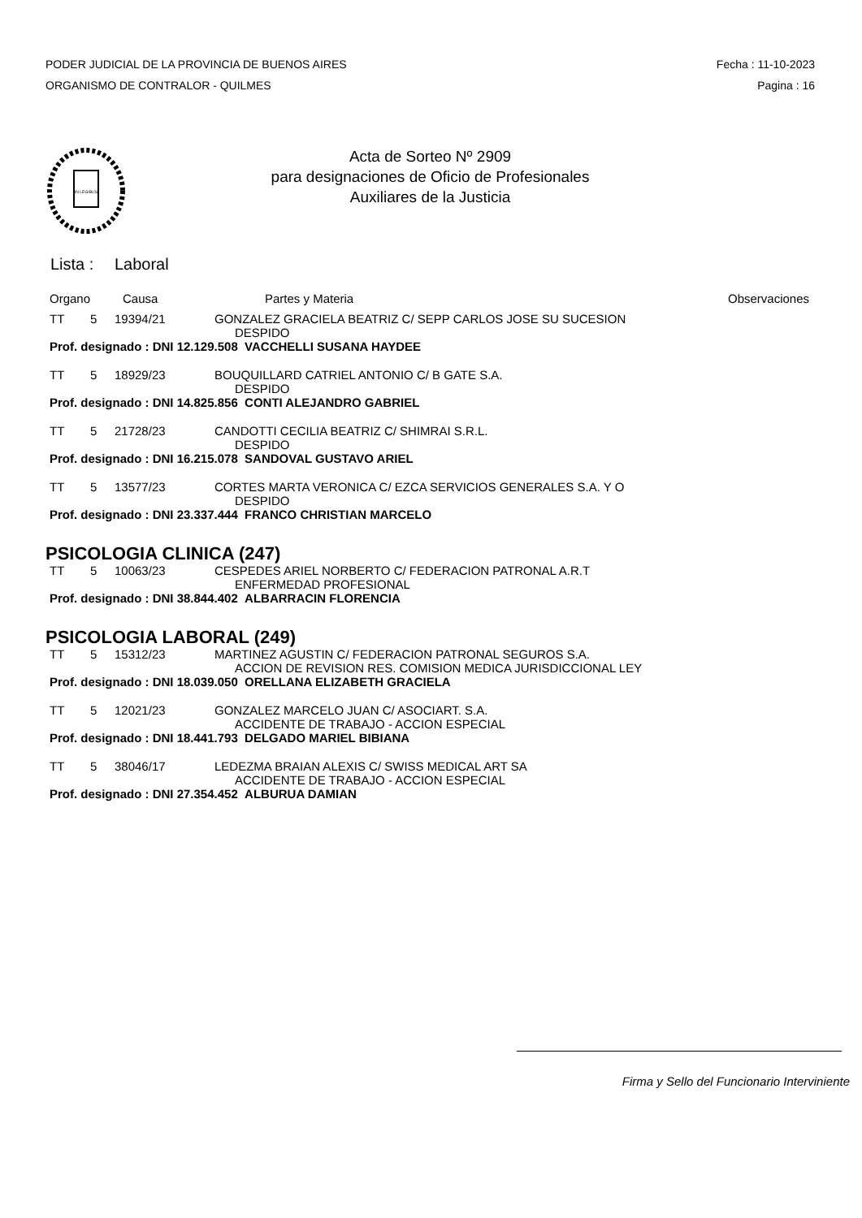PODER JUDICIAL DE LA PROVINCIA DE BUENOS AIRES
ORGANISMO DE CONTRALOR - QUILMES
Fecha : 11-10-2023
Pagina : 16
IN LEGIBUS
Acta de Sorteo Nº 2909
para designaciones de Oficio de Profesionales
Auxiliares de la Justicia
Lista : Laboral
| Organo | Causa | Partes y Materia | Observaciones |
| --- | --- | --- | --- |
| TT | 5 | 19394/21 | GONZALEZ GRACIELA BEATRIZ C/ SEPP CARLOS JOSE SU SUCESION DESPIDO |
| Prof. designado : DNI 12.129.508 VACCHELLI SUSANA HAYDEE | | | |
| TT | 5 | 18929/23 | BOUQUILLARD CATRIEL ANTONIO C/ B GATE S.A. DESPIDO |
| Prof. designado : DNI 14.825.856 CONTI ALEJANDRO GABRIEL | | | |
| TT | 5 | 21728/23 | CANDOTTI CECILIA BEATRIZ C/ SHIMRAI S.R.L. DESPIDO |
| Prof. designado : DNI 16.215.078 SANDOVAL GUSTAVO ARIEL | | | |
| TT | 5 | 13577/23 | CORTES MARTA VERONICA C/ EZCA SERVICIOS GENERALES S.A. Y O DESPIDO |
| Prof. designado : DNI 23.337.444 FRANCO CHRISTIAN MARCELO | | | |
PSICOLOGIA CLINICA (247)
| TT | 5 | 10063/23 | CESPEDES ARIEL NORBERTO C/ FEDERACION PATRONAL A.R.T ENFERMEDAD PROFESIONAL |
| Prof. designado : DNI 38.844.402 ALBARRACIN FLORENCIA | | | |
PSICOLOGIA LABORAL (249)
| TT | 5 | 15312/23 | MARTINEZ AGUSTIN C/ FEDERACION PATRONAL SEGUROS S.A. ACCION DE REVISION RES. COMISION MEDICA JURISDICCIONAL LEY |
| Prof. designado : DNI 18.039.050 ORELLANA ELIZABETH GRACIELA | | | |
| TT | 5 | 12021/23 | GONZALEZ MARCELO JUAN C/ ASOCIART. S.A. ACCIDENTE DE TRABAJO - ACCION ESPECIAL |
| Prof. designado : DNI 18.441.793 DELGADO MARIEL BIBIANA | | | |
| TT | 5 | 38046/17 | LEDEZMA BRAIAN ALEXIS C/ SWISS MEDICAL ART SA ACCIDENTE DE TRABAJO - ACCION ESPECIAL |
| Prof. designado : DNI 27.354.452 ALBURUA DAMIAN | | | |
Firma y Sello del Funcionario Interviniente